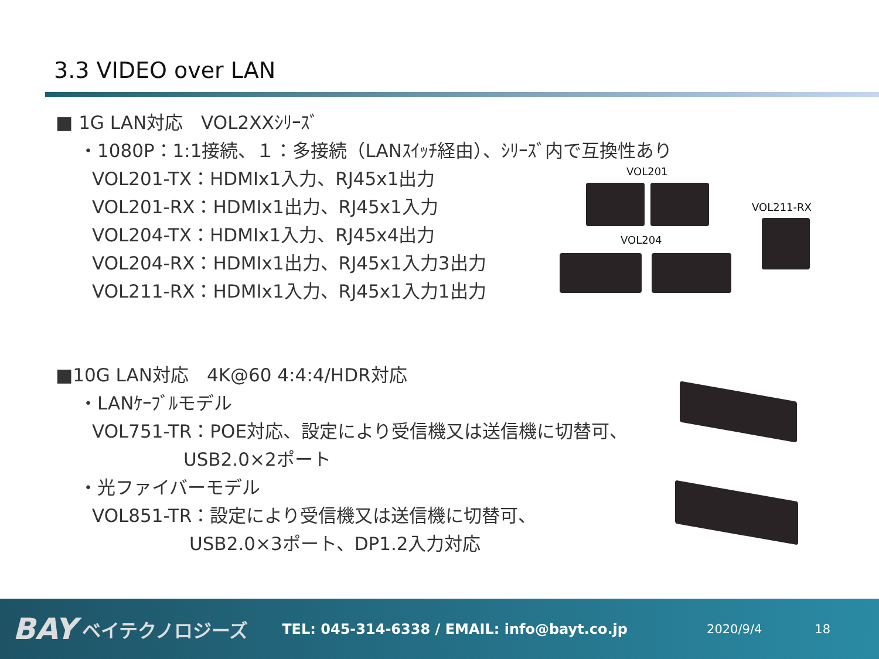3.3 VIDEO over LAN
■ 1G LAN対応　VOL2XXｼﾘｰｽﾞ
・1080P：1:1接続、１：多接続（LANｽｲｯﾁ経由）、ｼﾘｰｽﾞ内で互換性あり
VOL201-TX：HDMIx1入力、RJ45x1出力
VOL201-RX：HDMIx1出力、RJ45x1入力
VOL204-TX：HDMIx1入力、RJ45x4出力
VOL204-RX：HDMIx1出力、RJ45x1入力3出力
VOL211-RX：HDMIx1入力、RJ45x1入力1出力
■10G LAN対応　4K@60 4:4:4/HDR対応
・LANｹｰﾌﾞﾙモデル
VOL751-TR：POE対応、設定により受信機又は送信機に切替可、
USB2.0×2ポート
・光ファイバーモデル
VOL851-TR：設定により受信機又は送信機に切替可、
USB2.0×3ポート、DP1.2入力対応
VOL201
VOL211-RX
VOL204
BAY ベイテクノロジーズ TEL: 045-314-6338 / EMAIL: info@bayt.co.jp 2020/9/4 18